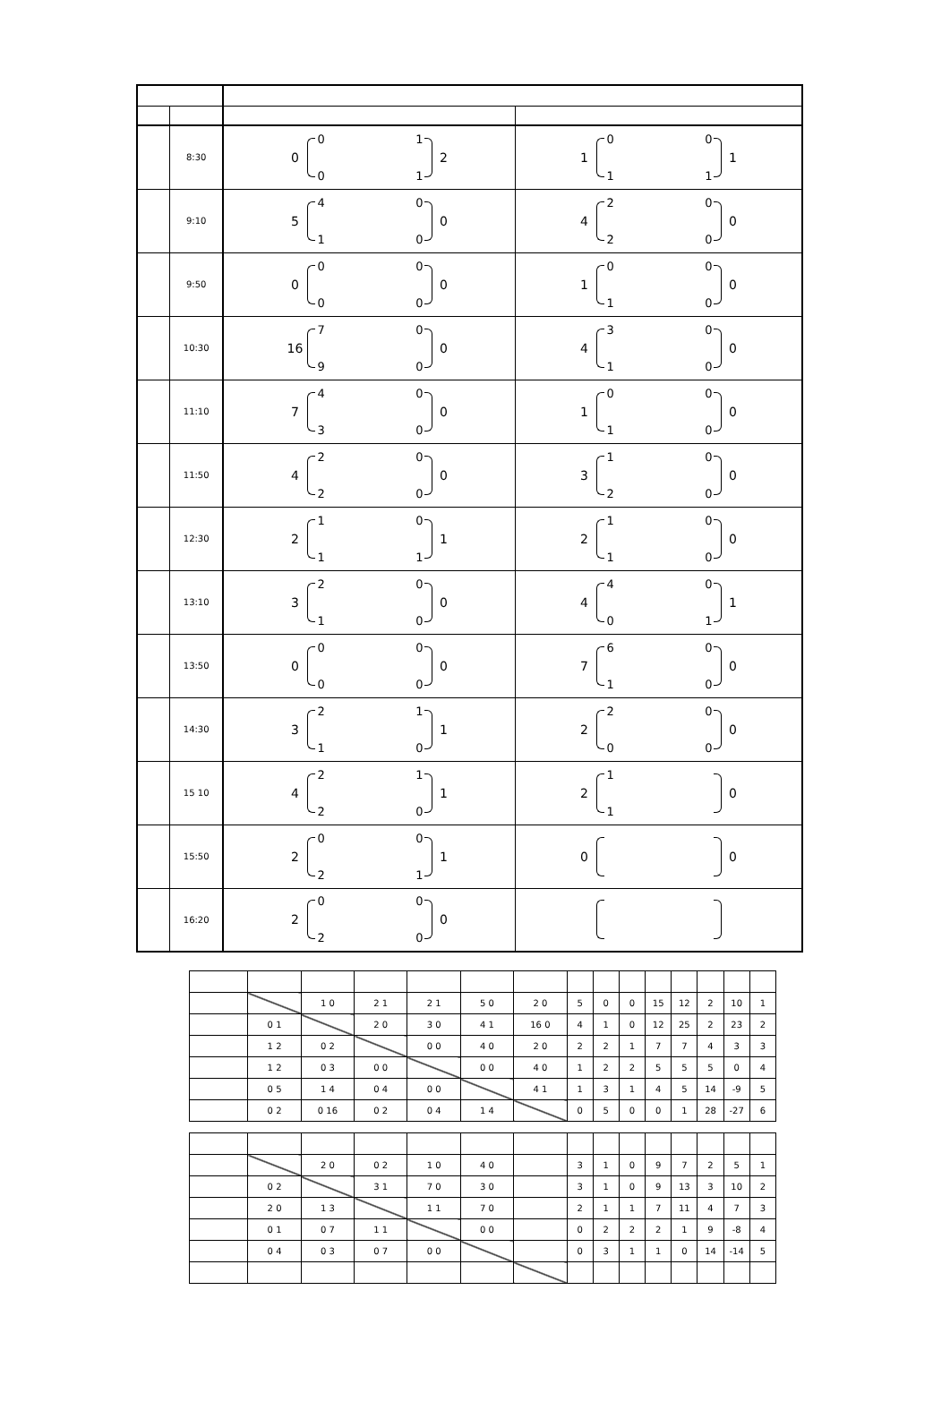| | 8:30 | 0 0 1 0 1 2 | 1 0 0 1 1 1 |
| | 9:10 | 5 4 0 1 0 0 | 4 2 0 2 0 0 |
| | 9:50 | 0 0 0 0 0 0 | 1 0 0 1 0 0 |
| | 10:30 | 16 7 0 9 0 0 | 4 3 0 1 0 0 |
| | 11:10 | 7 4 0 3 0 0 | 1 0 0 1 0 0 |
| | 11:50 | 4 2 0 2 0 0 | 3 1 0 2 0 0 |
| | 12:30 | 2 1 0 1 1 1 | 2 1 0 1 0 0 |
| | 13:10 | 3 2 0 1 0 0 | 4 4 0 0 1 1 |
| | 13:50 | 0 0 0 0 0 0 | 7 6 0 1 0 0 |
| | 14:30 | 3 2 1 1 0 1 | 2 2 0 0 0 0 |
| | 15 10 | 4 2 1 2 0 1 | 2 1 1 0 |
| | 15:50 | 2 0 0 2 1 1 | 0 0 |
| | 16:20 | 2 0 0 2 0 0 | |
| | | 1 0 | 2 1 | 2 1 | 5 0 | 2 0 | 5 | 0 | 0 | 15 | 12 | 2 | 10 | 1 |
| | 0 1 | | 2 0 | 3 0 | 4 1 | 16 0 | 4 | 1 | 0 | 12 | 25 | 2 | 23 | 2 |
| | 1 2 | 0 2 | | 0 0 | 4 0 | 2 0 | 2 | 2 | 1 | 7 | 7 | 4 | 3 | 3 |
| | 1 2 | 0 3 | 0 0 | | 0 0 | 4 0 | 1 | 2 | 2 | 5 | 5 | 5 | 0 | 4 |
| | 0 5 | 1 4 | 0 4 | 0 0 | | 4 1 | 1 | 3 | 1 | 4 | 5 | 14 | -9 | 5 |
| | 0 2 | 0 16 | 0 2 | 0 4 | 1 4 | | 0 | 5 | 0 | 0 | 1 | 28 | -27 | 6 |
| | | 2 0 | 0 2 | 1 0 | 4 0 | | 3 | 1 | 0 | 9 | 7 | 2 | 5 | 1 |
| | 0 2 | | 3 1 | 7 0 | 3 0 | | 3 | 1 | 0 | 9 | 13 | 3 | 10 | 2 |
| | 2 0 | 1 3 | | 1 1 | 7 0 | | 2 | 1 | 1 | 7 | 11 | 4 | 7 | 3 |
| | 0 1 | 0 7 | 1 1 | | 0 0 | | 0 | 2 | 2 | 2 | 1 | 9 | -8 | 4 |
| | 0 4 | 0 3 | 0 7 | 0 0 | | | 0 | 3 | 1 | 1 | 0 | 14 | -14 | 5 |